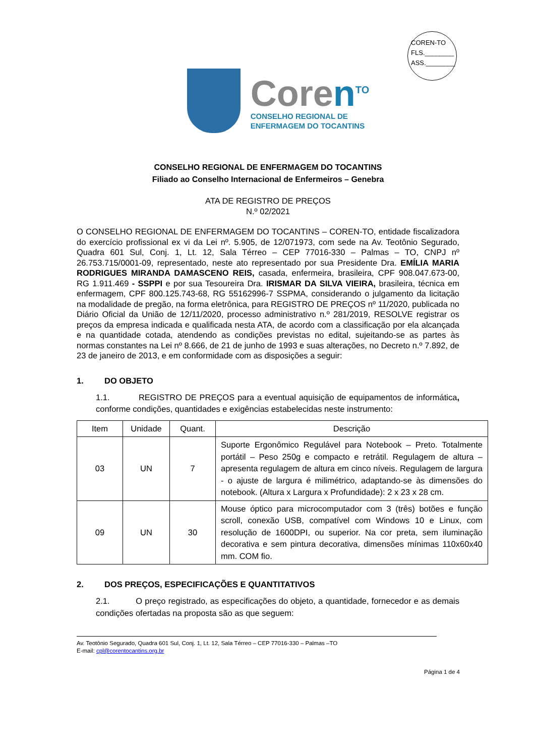COREN-TO
FLS.________
ASS.________
Coren<sup>TO</sup>
CONSELHO REGIONAL DE
ENFERMAGEM DO TOCANTINS
CONSELHO REGIONAL DE ENFERMAGEM DO TOCANTINS
Filiado ao Conselho Internacional de Enfermeiros – Genebra
ATA DE REGISTRO DE PREÇOS
N.º 02/2021
O CONSELHO REGIONAL DE ENFERMAGEM DO TOCANTINS – COREN-TO, entidade fiscalizadora do exercício profissional ex vi da Lei nº. 5.905, de 12/071973, com sede na Av. Teotônio Segurado, Quadra 601 Sul, Conj. 1, Lt. 12, Sala Térreo – CEP 77016-330 – Palmas – TO, CNPJ nº 26.753.715/0001-09, representado, neste ato representado por sua Presidente Dra. EMÍLIA MARIA RODRIGUES MIRANDA DAMASCENO REIS, casada, enfermeira, brasileira, CPF 908.047.673-00, RG 1.911.469 - SSPPI e por sua Tesoureira Dra. IRISMAR DA SILVA VIEIRA, brasileira, técnica em enfermagem, CPF 800.125.743-68, RG 55162996-7 SSPMA, considerando o julgamento da licitação na modalidade de pregão, na forma eletrônica, para REGISTRO DE PREÇOS nº 11/2020, publicada no Diário Oficial da União de 12/11/2020, processo administrativo n.º 281/2019, RESOLVE registrar os preços da empresa indicada e qualificada nesta ATA, de acordo com a classificação por ela alcançada e na quantidade cotada, atendendo as condições previstas no edital, sujeitando-se as partes às normas constantes na Lei nº 8.666, de 21 de junho de 1993 e suas alterações, no Decreto n.º 7.892, de 23 de janeiro de 2013, e em conformidade com as disposições a seguir:
1. DO OBJETO
1.1. REGISTRO DE PREÇOS para a eventual aquisição de equipamentos de informática, conforme condições, quantidades e exigências estabelecidas neste instrumento:
| Item | Unidade | Quant. | Descrição |
| --- | --- | --- | --- |
| 03 | UN | 7 | Suporte Ergonômico Regulável para Notebook – Preto. Totalmente portátil – Peso 250g e compacto e retrátil. Regulagem de altura – apresenta regulagem de altura em cinco níveis. Regulagem de largura - o ajuste de largura é milimétrico, adaptando-se às dimensões do notebook. (Altura x Largura x Profundidade): 2 x 23 x 28 cm. |
| 09 | UN | 30 | Mouse óptico para microcomputador com 3 (três) botões e função scroll, conexão USB, compatível com Windows 10 e Linux, com resolução de 1600DPI, ou superior. Na cor preta, sem iluminação decorativa e sem pintura decorativa, dimensões mínimas 110x60x40 mm. COM fio. |
2. DOS PREÇOS, ESPECIFICAÇÕES E QUANTITATIVOS
2.1. O preço registrado, as especificações do objeto, a quantidade, fornecedor e as demais condições ofertadas na proposta são as que seguem:
Av. Teotônio Segurado, Quadra 601 Sul, Conj. 1, Lt. 12, Sala Térreo – CEP 77016-330 – Palmas –TO
E-mail: cpl@corentocantins.org.br
Página 1 de 4